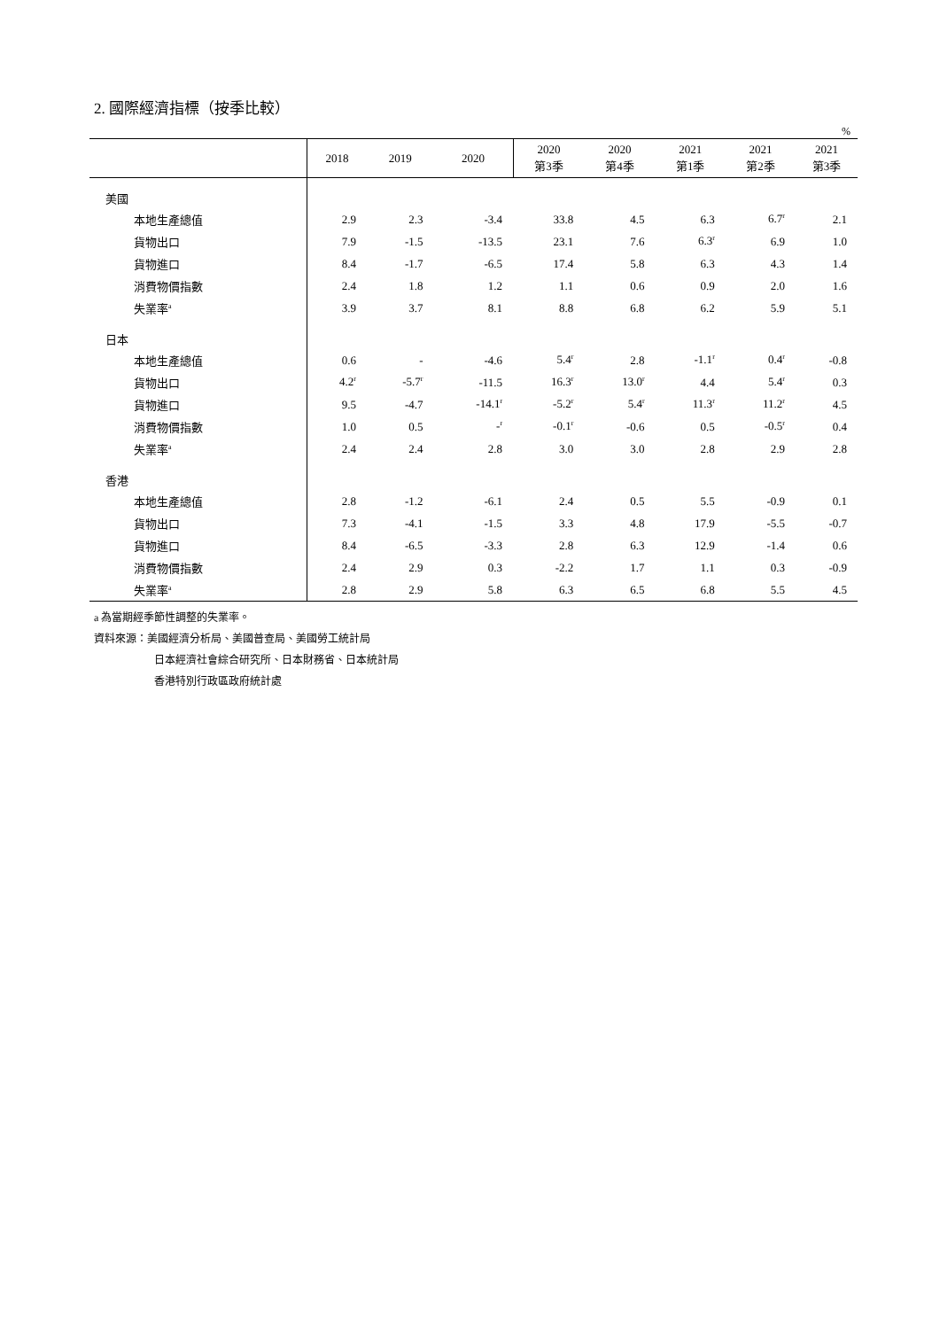2. 國際經濟指標（按季比較）
%
| | 2018 | 2019 | 2020 | 2020 第3季 | 2020 第4季 | 2021 第1季 | 2021 第2季 | 2021 第3季 |
| --- | --- | --- | --- | --- | --- | --- | --- | --- |
| 美國 | | | | | | | | |
| 本地生產總值 | 2.9 | 2.3 | -3.4 | 33.8 | 4.5 | 6.3 | 6.7<sup>r</sup> | 2.1 |
| 貨物出口 | 7.9 | -1.5 | -13.5 | 23.1 | 7.6 | 6.3<sup>r</sup> | 6.9 | 1.0 |
| 貨物進口 | 8.4 | -1.7 | -6.5 | 17.4 | 5.8 | 6.3 | 4.3 | 1.4 |
| 消費物價指數 | 2.4 | 1.8 | 1.2 | 1.1 | 0.6 | 0.9 | 2.0 | 1.6 |
| 失業率<sup>a</sup> | 3.9 | 3.7 | 8.1 | 8.8 | 6.8 | 6.2 | 5.9 | 5.1 |
| 日本 | | | | | | | | |
| 本地生產總值 | 0.6 | - | -4.6 | 5.4<sup>r</sup> | 2.8 | -1.1<sup>r</sup> | 0.4<sup>r</sup> | -0.8 |
| 貨物出口 | 4.2<sup>r</sup> | -5.7<sup>r</sup> | -11.5 | 16.3<sup>r</sup> | 13.0<sup>r</sup> | 4.4 | 5.4<sup>r</sup> | 0.3 |
| 貨物進口 | 9.5 | -4.7 | -14.1<sup>r</sup> | -5.2<sup>r</sup> | 5.4<sup>r</sup> | 11.3<sup>r</sup> | 11.2<sup>r</sup> | 4.5 |
| 消費物價指數 | 1.0 | 0.5 | -<sup>r</sup> | -0.1<sup>r</sup> | -0.6 | 0.5 | -0.5<sup>r</sup> | 0.4 |
| 失業率<sup>a</sup> | 2.4 | 2.4 | 2.8 | 3.0 | 3.0 | 2.8 | 2.9 | 2.8 |
| 香港 | | | | | | | | |
| 本地生產總值 | 2.8 | -1.2 | -6.1 | 2.4 | 0.5 | 5.5 | -0.9 | 0.1 |
| 貨物出口 | 7.3 | -4.1 | -1.5 | 3.3 | 4.8 | 17.9 | -5.5 | -0.7 |
| 貨物進口 | 8.4 | -6.5 | -3.3 | 2.8 | 6.3 | 12.9 | -1.4 | 0.6 |
| 消費物價指數 | 2.4 | 2.9 | 0.3 | -2.2 | 1.7 | 1.1 | 0.3 | -0.9 |
| 失業率<sup>a</sup> | 2.8 | 2.9 | 5.8 | 6.3 | 6.5 | 6.8 | 5.5 | 4.5 |
a 為當期經季節性調整的失業率。
資料來源：美國經濟分析局、美國普查局、美國勞工統計局
日本經濟社會綜合研究所、日本財務省、日本統計局
香港特別行政區政府統計處